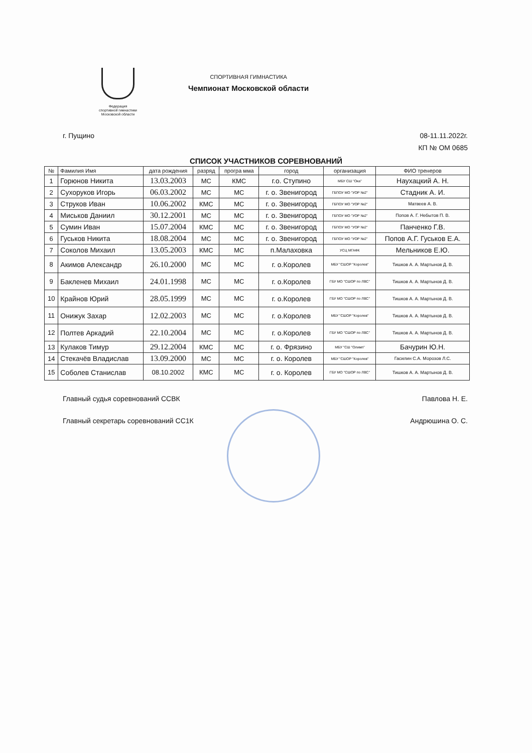Федерация
спортивной гимнастики
Московской области
СПОРТИВНАЯ ГИМНАСТИКА
Чемпионат Московской области
г. Пущино
08-11.11.2022г.
КП № ОМ 0685
СПИСОК УЧАСТНИКОВ СОРЕВНОВАНИЙ
| № | Фамилия Имя | дата рождения | разряд | програ мма | город | организация | ФИО тренеров |
| --- | --- | --- | --- | --- | --- | --- | --- |
| 1 | Горюнов Никита | 13.03.2003 | МС | КМС | г.о. Ступино | МБУ СШ "Ока" | Наухацкий А. Н. |
| 2 | Сухоруков Игорь | 06.03.2002 | МС | МС | г. о. Звенигород | ГБПОУ МО "УОР №2" | Стадник А. И. |
| 3 | Струков Иван | 10.06.2002 | КМС | МС | г. о. Звенигород | ГБПОУ МО "УОР №2" | Матвеев А. В. |
| 4 | Миськов Даниил | 30.12.2001 | МС | МС | г. о. Звенигород | ГБПОУ МО "УОР №2" | Попов А. Г. Небытов П. В. |
| 5 | Сумин Иван | 15.07.2004 | КМС | МС | г. о. Звенигород | ГБПОУ МО "УОР №2" | Панченко Г.В. |
| 6 | Гуськов Никита | 18.08.2004 | МС | МС | г. о. Звенигород | ГБПОУ МО "УОР №2" | Попов А.Г. Гуськов Е.А. |
| 7 | Соколов Михаил | 13.05.2003 | КМС | МС | п.Малаховка | УСЦ МГАФК | Мельников Е.Ю. |
| 8 | Акимов Александр | 26.10.2000 | МС | МС | г. о.Королев | МБУ "СШОР "Королев" | Тишков А. А. Мартынов Д. В. |
| 9 | Бакленев Михаил | 24.01.1998 | МС | МС | г. о.Королев | ГБУ МО "СШОР по ЛВС" | Тишков А. А. Мартынов Д. В. |
| 10 | Крайнов Юрий | 28.05.1999 | МС | МС | г. о.Королев | ГБУ МО "СШОР по ЛВС" | Тишков А. А. Мартынов Д. В. |
| 11 | Онижук Захар | 12.02.2003 | МС | МС | г. о.Королев | МБУ "СШОР "Королев" | Тишков А. А. Мартынов Д. В. |
| 12 | Полтев Аркадий | 22.10.2004 | МС | МС | г. о.Королев | ГБУ МО "СШОР по ЛВС" | Тишков А. А. Мартынов Д. В. |
| 13 | Кулаков Тимур | 29.12.2004 | КМС | МС | г. о. Фрязино | МБУ "СШ "Олимп" | Бачурин Ю.Н. |
| 14 | Стекачёв Владислав | 13.09.2000 | МС | МС | г. о. Королев | МБУ "СШОР "Королев" | Гасилин С.А. Морозов Л.С. |
| 15 | Соболев Станислав | 08.10.2002 | КМС | МС | г. о. Королев | ГБУ МО "СШОР по ЛВС" | Тишков А. А. Мартынов Д. В. |
Главный судья соревнований ССВК
Павлова Н. Е.
Главный секретарь соревнований СС1К
Андрюшина О. С.